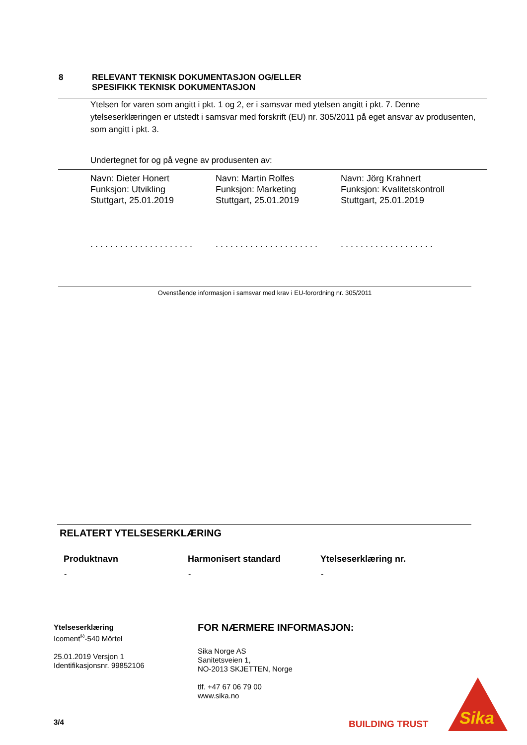| 8 | RELEVANT TEKNISK DOKUMENTASJON OG/ELLER SPESIFIKK TEKNISK DOKUMENTASJON |
Ytelsen for varen som angitt i pkt. 1 og 2, er i samsvar med ytelsen angitt i pkt. 7. Denne ytelseserklæringen er utstedt i samsvar med forskrift (EU) nr. 305/2011 på eget ansvar av produsenten, som angitt i pkt. 3.
Undertegnet for og på vegne av produsenten av:
| Navn: Dieter Honert Funksjon: Utvikling Stuttgart, 25.01.2019 . . . . . . . . . . . . . . . . . . . . . | Navn: Martin Rolfes Funksjon: Marketing Stuttgart, 25.01.2019 . . . . . . . . . . . . . . . . . . . . . | Navn: Jörg Krahnert Funksjon: Kvalitetskontroll Stuttgart, 25.01.2019 . . . . . . . . . . . . . . . . . . . |
Ovenstående informasjon i samsvar med krav i EU-forordning nr. 305/2011
RELATERT YTELSESERKLÆRING
| Produktnavn | Harmonisert standard | Ytelseserklæring nr. |
| --- | --- | --- |
| - | - | - |
Ytelseserklæring
Icoment<sup>®</sup>-540 Mörtel
25.01.2019 Versjon 1
Identifikasjonsnr. 99852106
FOR NÆRMERE INFORMASJON:
Sika Norge AS
Sanitetsveien 1,
NO-2013 SKJETTEN, Norge
tlf. +47 67 06 79 00
www.sika.no
3/4 BUILDING TRUST
Sika